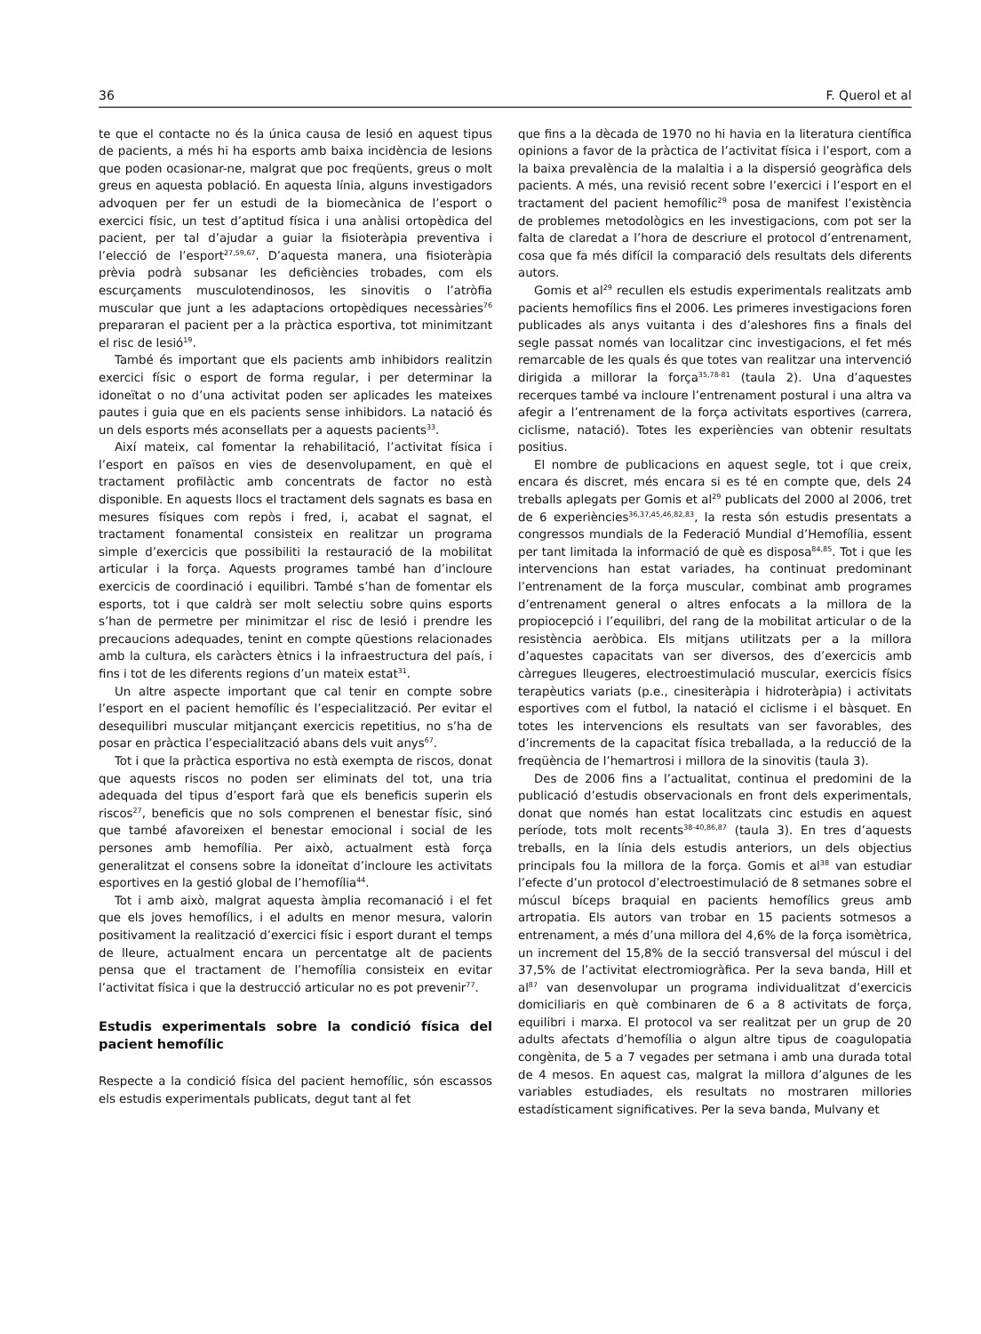36 F. Querol et al
te que el contacte no és la única causa de lesió en aquest tipus de pacients, a més hi ha esports amb baixa incidència de lesions que poden ocasionar-ne, malgrat que poc freqüents, greus o molt greus en aquesta població. En aquesta línia, alguns investigadors advoquen per fer un estudi de la biomecànica de l’esport o exercici físic, un test d’aptitud física i una anàlisi ortopèdica del pacient, per tal d’ajudar a guiar la fisioteràpia preventiva i l’elecció de l’esport<sup>27,59,67</sup>. D’aquesta manera, una fisioteràpia prèvia podrà subsanar les deficiències trobades, com els escurçaments musculotendinosos, les sinovitis o l’atròfia muscular que junt a les adaptacions ortopèdiques necessàries<sup>76</sup> prepararan el pacient per a la pràctica esportiva, tot minimitzant el risc de lesió<sup>19</sup>.
També és important que els pacients amb inhibidors realitzin exercici físic o esport de forma regular, i per determinar la idoneïtat o no d’una activitat poden ser aplicades les mateixes pautes i guia que en els pacients sense inhibidors. La natació és un dels esports més aconsellats per a aquests pacients<sup>33</sup>.
Així mateix, cal fomentar la rehabilitació, l’activitat física i l’esport en països en vies de desenvolupament, en què el tractament profilàctic amb concentrats de factor no està disponible. En aquests llocs el tractament dels sagnats es basa en mesures físiques com repòs i fred, i, acabat el sagnat, el tractament fonamental consisteix en realitzar un programa simple d’exercicis que possibiliti la restauració de la mobilitat articular i la força. Aquests programes també han d’incloure exercicis de coordinació i equilibri. També s’han de fomentar els esports, tot i que caldrà ser molt selectiu sobre quins esports s’han de permetre per minimitzar el risc de lesió i prendre les precaucions adequades, tenint en compte qüestions relacionades amb la cultura, els caràcters ètnics i la infraestructura del país, i fins i tot de les diferents regions d’un mateix estat<sup>31</sup>.
Un altre aspecte important que cal tenir en compte sobre l’esport en el pacient hemofílic és l’especialització. Per evitar el desequilibri muscular mitjançant exercicis repetitius, no s’ha de posar en pràctica l’especialització abans dels vuit anys<sup>67</sup>.
Tot i que la pràctica esportiva no està exempta de riscos, donat que aquests riscos no poden ser eliminats del tot, una tria adequada del tipus d’esport farà que els beneficis superin els riscos<sup>27</sup>, beneficis que no sols comprenen el benestar físic, sinó que també afavoreixen el benestar emocional i social de les persones amb hemofília. Per això, actualment està força generalitzat el consens sobre la idoneïtat d’incloure les activitats esportives en la gestió global de l’hemofília<sup>44</sup>.
Tot i amb això, malgrat aquesta àmplia recomanació i el fet que els joves hemofílics, i el adults en menor mesura, valorin positivament la realització d’exercici físic i esport durant el temps de lleure, actualment encara un percentatge alt de pacients pensa que el tractament de l’hemofília consisteix en evitar l’activitat física i que la destrucció articular no es pot prevenir<sup>77</sup>.
Estudis experimentals sobre la condició física del pacient hemofílic
Respecte a la condició física del pacient hemofílic, són escassos els estudis experimentals publicats, degut tant al fet
que fins a la dècada de 1970 no hi havia en la literatura científica opinions a favor de la pràctica de l’activitat física i l’esport, com a la baixa prevalència de la malaltia i a la dispersió geogràfica dels pacients. A més, una revisió recent sobre l’exercici i l’esport en el tractament del pacient hemofílic<sup>29</sup> posa de manifest l’existència de problemes metodològics en les investigacions, com pot ser la falta de claredat a l’hora de descriure el protocol d’entrenament, cosa que fa més difícil la comparació dels resultats dels diferents autors.
Gomis et al<sup>29</sup> recullen els estudis experimentals realitzats amb pacients hemofílics fins el 2006. Les primeres investigacions foren publicades als anys vuitanta i des d’aleshores fins a finals del segle passat només van localitzar cinc investigacions, el fet més remarcable de les quals és que totes van realitzar una intervenció dirigida a millorar la força<sup>35,78-81</sup> (taula 2). Una d’aquestes recerques també va incloure l’entrenament postural i una altra va afegir a l’entrenament de la força activitats esportives (carrera, ciclisme, natació). Totes les experiències van obtenir resultats positius.
El nombre de publicacions en aquest segle, tot i que creix, encara és discret, més encara si es té en compte que, dels 24 treballs aplegats per Gomis et al<sup>29</sup> publicats del 2000 al 2006, tret de 6 experiències<sup>36,37,45,46,82,83</sup>, la resta són estudis presentats a congressos mundials de la Federació Mundial d’Hemofília, essent per tant limitada la informació de què es disposa<sup>84,85</sup>. Tot i que les intervencions han estat variades, ha continuat predominant l’entrenament de la força muscular, combinat amb programes d’entrenament general o altres enfocats a la millora de la propiocepció i l’equilibri, del rang de la mobilitat articular o de la resistència aeròbica. Els mitjans utilitzats per a la millora d’aquestes capacitats van ser diversos, des d’exercicis amb càrregues lleugeres, electroestimulació muscular, exercicis físics terapèutics variats (p.e., cinesiteràpia i hidroteràpia) i activitats esportives com el futbol, la natació el ciclisme i el bàsquet. En totes les intervencions els resultats van ser favorables, des d’increments de la capacitat física treballada, a la reducció de la freqüència de l’hemartrosi i millora de la sinovitis (taula 3).
Des de 2006 fins a l’actualitat, continua el predomini de la publicació d’estudis observacionals en front dels experimentals, donat que només han estat localitzats cinc estudis en aquest període, tots molt recents<sup>38-40,86,87</sup> (taula 3). En tres d’aquests treballs, en la línia dels estudis anteriors, un dels objectius principals fou la millora de la força. Gomis et al<sup>38</sup> van estudiar l’efecte d’un protocol d’electroestimulació de 8 setmanes sobre el múscul bíceps braquial en pacients hemofílics greus amb artropatia. Els autors van trobar en 15 pacients sotmesos a entrenament, a més d’una millora del 4,6% de la força isomètrica, un increment del 15,8% de la secció transversal del múscul i del 37,5% de l’activitat electromiogràfica. Per la seva banda, Hill et al<sup>87</sup> van desenvolupar un programa individualitzat d’exercicis domiciliaris en què combinaren de 6 a 8 activitats de força, equilibri i marxa. El protocol va ser realitzat per un grup de 20 adults afectats d’hemofília o algun altre tipus de coagulopatia congènita, de 5 a 7 vegades per setmana i amb una durada total de 4 mesos. En aquest cas, malgrat la millora d’algunes de les variables estudiades, els resultats no mostraren millories estadísticament significatives. Per la seva banda, Mulvany et